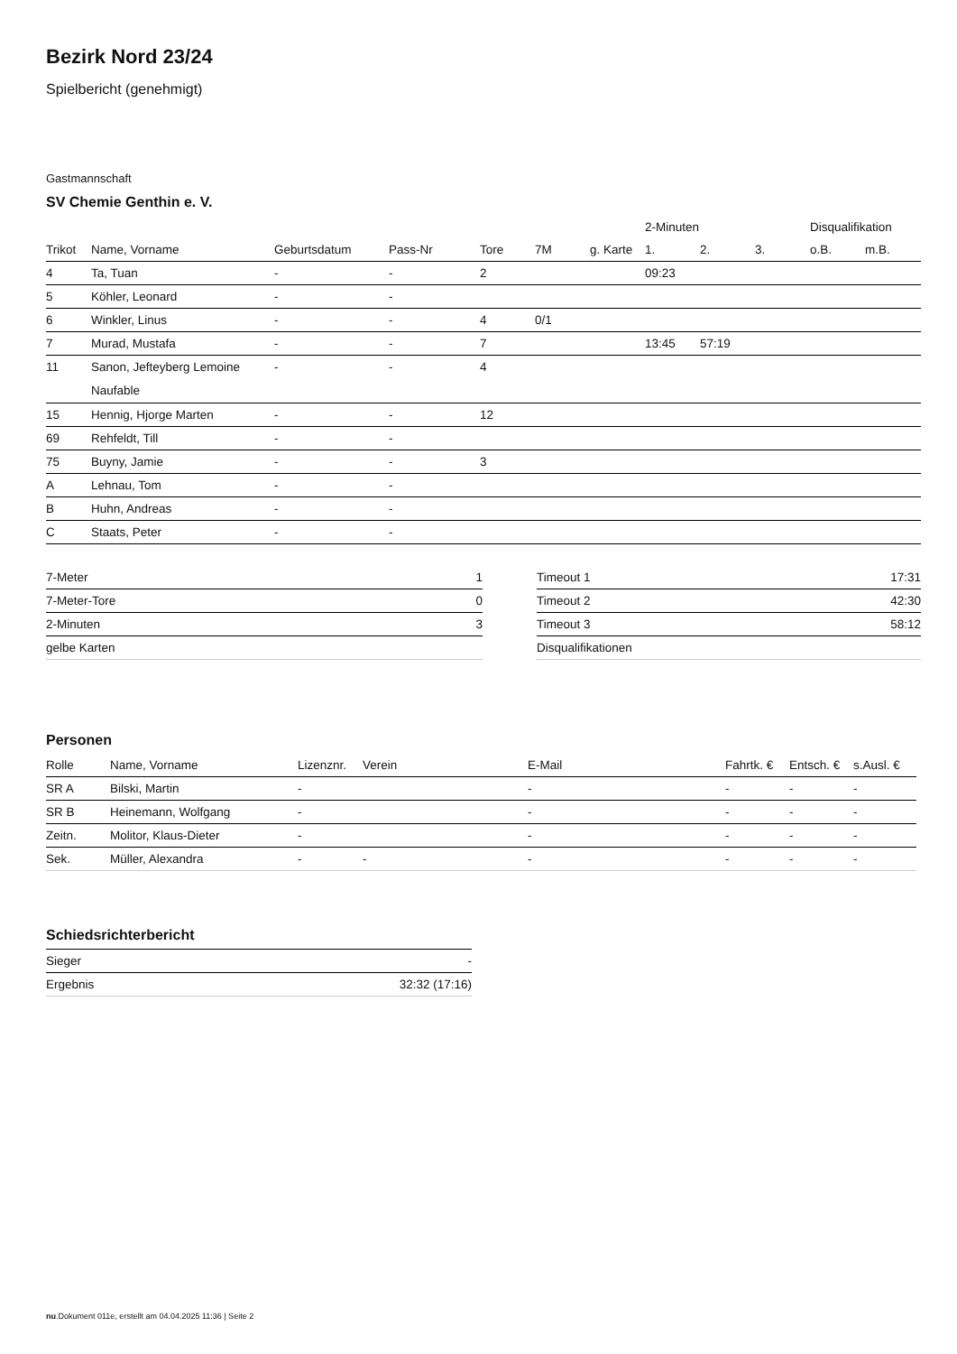Bezirk Nord 23/24
Spielbericht (genehmigt)
Gastmannschaft
SV Chemie Genthin e. V.
| | | | | | | | 2-Minuten | | | Disqualifikation | |
| --- | --- | --- | --- | --- | --- | --- | --- | --- | --- | --- | --- |
| Trikot | Name, Vorname | Geburtsdatum | Pass-Nr | Tore | 7M | g. Karte | 1. | 2. | 3. | o.B. | m.B. |
| 4 | Ta, Tuan | - | - | 2 | | | 09:23 | | | | |
| 5 | Köhler, Leonard | - | - | | | | | | | | |
| 6 | Winkler, Linus | - | - | 4 | 0/1 | | | | | | |
| 7 | Murad, Mustafa | - | - | 7 | | | 13:45 | 57:19 | | | |
| 11 | Sanon, Jefteyberg Lemoine Naufable | - | - | 4 | | | | | | | |
| 15 | Hennig, Hjorge Marten | - | - | 12 | | | | | | | |
| 69 | Rehfeldt, Till | - | - | | | | | | | | |
| 75 | Buyny, Jamie | - | - | 3 | | | | | | | |
| A | Lehnau, Tom | - | - | | | | | | | | |
| B | Huhn, Andreas | - | - | | | | | | | | |
| C | Staats, Peter | - | - | | | | | | | | |
| 7-Meter | 1 |
| 7-Meter-Tore | 0 |
| 2-Minuten | 3 |
| gelbe Karten | |
| Timeout 1 | 17:31 |
| Timeout 2 | 42:30 |
| Timeout 3 | 58:12 |
| Disqualifikationen | |
Personen
| Rolle | Name, Vorname | Lizenznr. | Verein | E-Mail | Fahrtk. € | Entsch. € | s.Ausl. € |
| --- | --- | --- | --- | --- | --- | --- | --- |
| SR A | Bilski, Martin | - | | - | - | - | - |
| SR B | Heinemann, Wolfgang | - | | - | - | - | - |
| Zeitn. | Molitor, Klaus-Dieter | - | | - | - | - | - |
| Sek. | Müller, Alexandra | - | - | - | - | - | - |
Schiedsrichterbericht
| Sieger | - |
| Ergebnis | 32:32 (17:16) |
nu.Dokument 011e, erstellt am 04.04.2025 11:36 | Seite 2